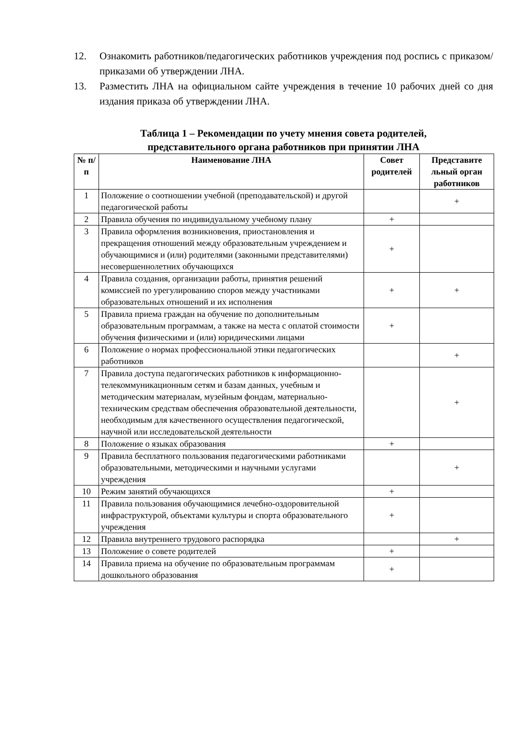12. Ознакомить работников/педагогических работников учреждения под роспись с приказом/приказами об утверждении ЛНА.
13. Разместить ЛНА на официальном сайте учреждения в течение 10 рабочих дней со дня издания приказа об утверждении ЛНА.
Таблица 1 – Рекомендации по учету мнения совета родителей,
представительного органа работников при принятии ЛНА
| № п/п | Наименование ЛНА | Совет родителей | Представите льный орган работников |
| --- | --- | --- | --- |
| 1 | Положение о соотношении учебной (преподавательской) и другой педагогической работы | | + |
| 2 | Правила обучения по индивидуальному учебному плану | + | |
| 3 | Правила оформления возникновения, приостановления и прекращения отношений между образовательным учреждением и обучающимися и (или) родителями (законными представителями) несовершеннолетних обучающихся | + | |
| 4 | Правила создания, организации работы, принятия решений комиссией по урегулированию споров между участниками образовательных отношений и их исполнения | + | + |
| 5 | Правила приема граждан на обучение по дополнительным образовательным программам, а также на места с оплатой стоимости обучения физическими и (или) юридическими лицами | + | |
| 6 | Положение о нормах профессиональной этики педагогических работников | | + |
| 7 | Правила доступа педагогических работников к информационно-телекоммуникационным сетям и базам данных, учебным и методическим материалам, музейным фондам, материально-техническим средствам обеспечения образовательной деятельности, необходимым для качественного осуществления педагогической, научной или исследовательской деятельности | | + |
| 8 | Положение о языках образования | + | |
| 9 | Правила бесплатного пользования педагогическими работниками образовательными, методическими и научными услугами учреждения | | + |
| 10 | Режим занятий обучающихся | + | |
| 11 | Правила пользования обучающимися лечебно-оздоровительной инфраструктурой, объектами культуры и спорта образовательного учреждения | + | |
| 12 | Правила внутреннего трудового распорядка | | + |
| 13 | Положение о совете родителей | + | |
| 14 | Правила приема на обучение по образовательным программам дошкольного образования | + | |